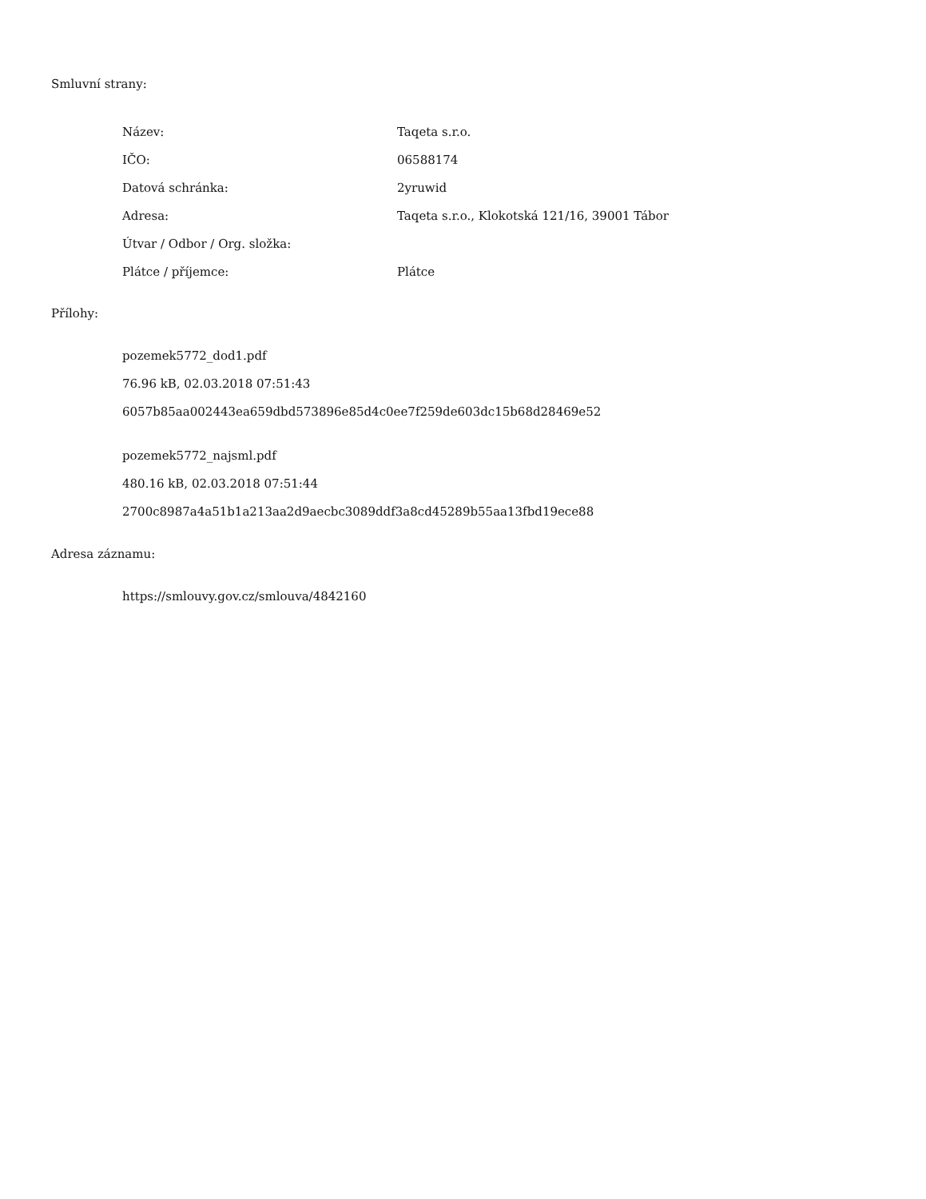Smluvní strany:
| Název: | Taqeta s.r.o. |
| IČO: | 06588174 |
| Datová schránka: | 2yruwid |
| Adresa: | Taqeta s.r.o., Klokotská 121/16, 39001 Tábor |
| Útvar / Odbor / Org. složka: | |
| Plátce / příjemce: | Plátce |
Přílohy:
pozemek5772_dod1.pdf
76.96 kB, 02.03.2018 07:51:43
6057b85aa002443ea659dbd573896e85d4c0ee7f259de603dc15b68d28469e52
pozemek5772_najsml.pdf
480.16 kB, 02.03.2018 07:51:44
2700c8987a4a51b1a213aa2d9aecbc3089ddf3a8cd45289b55aa13fbd19ece88
Adresa záznamu:
https://smlouvy.gov.cz/smlouva/4842160